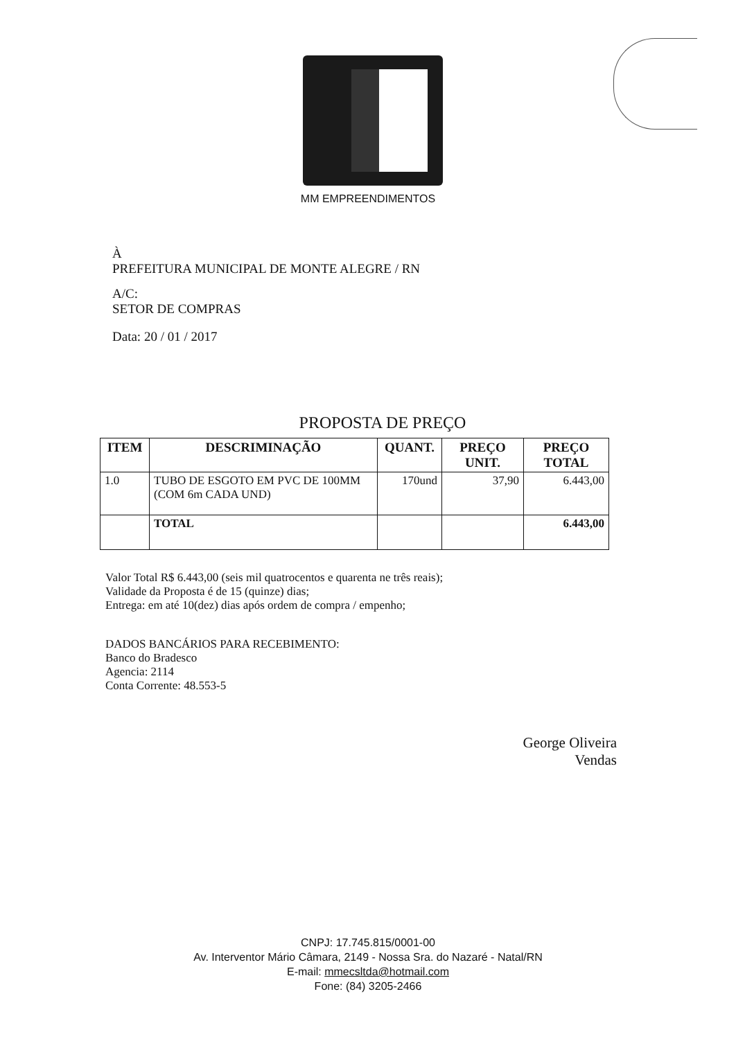MM EMPREENDIMENTOS
À
PREFEITURA MUNICIPAL DE MONTE ALEGRE / RN
A/C:
SETOR DE COMPRAS
Data: 20 / 01 / 2017
PROPOSTA DE PREÇO
| ITEM | DESCRIMINAÇÃO | QUANT. | PREÇO UNIT. | PREÇO TOTAL |
| --- | --- | --- | --- | --- |
| 1.0 | TUBO DE ESGOTO EM PVC DE 100MM (COM 6m CADA UND) | 170und | 37,90 | 6.443,00 |
| | TOTAL | | | 6.443,00 |
Valor Total R$ 6.443,00 (seis mil quatrocentos e quarenta ne três reais);
Validade da Proposta é de 15 (quinze) dias;
Entrega: em até 10(dez) dias após ordem de compra / empenho;
DADOS BANCÁRIOS PARA RECEBIMENTO:
Banco do Bradesco
Agencia: 2114
Conta Corrente: 48.553-5
George Oliveira
Vendas
CNPJ: 17.745.815/0001-00
Av. Interventor Mário Câmara, 2149 - Nossa Sra. do Nazaré - Natal/RN
E-mail: mmecsltda@hotmail.com
Fone: (84) 3205-2466